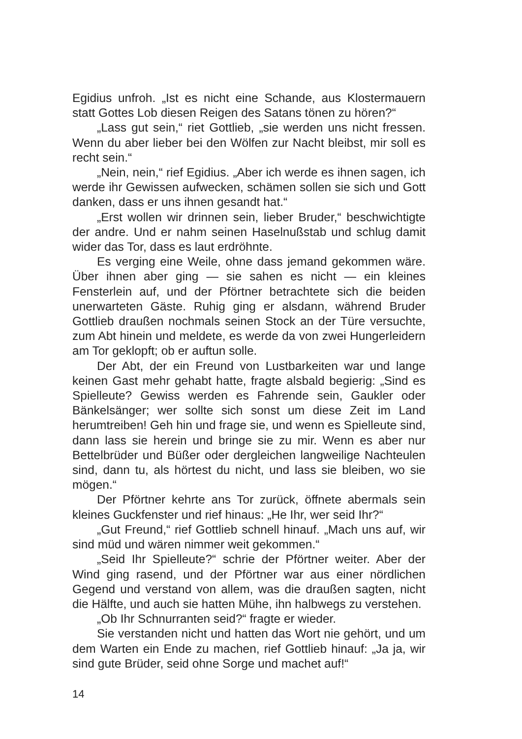Egidius unfroh. „Ist es nicht eine Schande, aus Klostermauern statt Gottes Lob diesen Reigen des Satans tönen zu hören?“
„Lass gut sein,“ riet Gottlieb, „sie werden uns nicht fressen. Wenn du aber lieber bei den Wölfen zur Nacht bleibst, mir soll es recht sein.“
„Nein, nein,“ rief Egidius. „Aber ich werde es ihnen sagen, ich werde ihr Gewissen aufwecken, schämen sollen sie sich und Gott danken, dass er uns ihnen gesandt hat.“
„Erst wollen wir drinnen sein, lieber Bruder,“ beschwichtigte der andre. Und er nahm seinen Haselnußstab und schlug damit wider das Tor, dass es laut erdröhnte.
Es verging eine Weile, ohne dass jemand gekommen wäre. Über ihnen aber ging — sie sahen es nicht — ein kleines Fensterlein auf, und der Pförtner betrachtete sich die beiden unerwarteten Gäste. Ruhig ging er alsdann, während Bruder Gottlieb draußen nochmals seinen Stock an der Türe versuchte, zum Abt hinein und meldete, es werde da von zwei Hungerleidern am Tor geklopft; ob er auftun solle.
Der Abt, der ein Freund von Lustbarkeiten war und lange keinen Gast mehr gehabt hatte, fragte alsbald begierig: „Sind es Spielleute? Gewiss werden es Fahrende sein, Gaukler oder Bänkelsänger; wer sollte sich sonst um diese Zeit im Land herumtreiben! Geh hin und frage sie, und wenn es Spielleute sind, dann lass sie herein und bringe sie zu mir. Wenn es aber nur Bettelbrüder und Büßer oder dergleichen langweilige Nachteulen sind, dann tu, als hörtest du nicht, und lass sie bleiben, wo sie mögen.“
Der Pförtner kehrte ans Tor zurück, öffnete abermals sein kleines Guckfenster und rief hinaus: „He Ihr, wer seid Ihr?“
„Gut Freund,“ rief Gottlieb schnell hinauf. „Mach uns auf, wir sind müd und wären nimmer weit gekommen.“
„Seid Ihr Spielleute?“ schrie der Pförtner weiter. Aber der Wind ging rasend, und der Pförtner war aus einer nördlichen Gegend und verstand von allem, was die draußen sagten, nicht die Hälfte, und auch sie hatten Mühe, ihn halbwegs zu verstehen.
„Ob Ihr Schnurranten seid?“ fragte er wieder.
Sie verstanden nicht und hatten das Wort nie gehört, und um dem Warten ein Ende zu machen, rief Gottlieb hinauf: „Ja ja, wir sind gute Brüder, seid ohne Sorge und machet auf!“
14